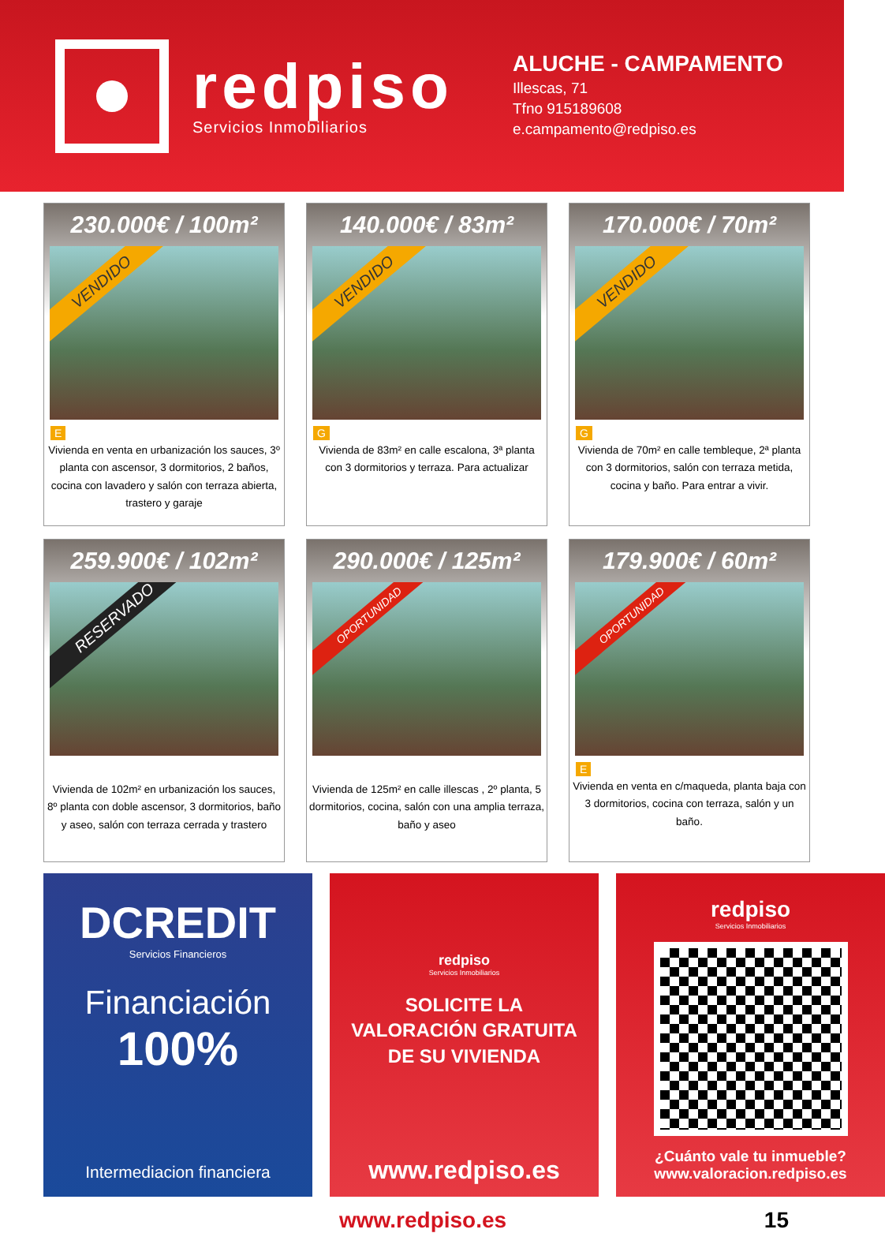redpiso
Servicios Inmobiliarios
ALUCHE - CAMPAMENTO
Illescas, 71
Tfno 915189608
e.campamento@redpiso.es
230.000€ / 100m²
VENDIDO
E
Vivienda en venta en urbanización los sauces, 3º planta con ascensor, 3 dormitorios, 2 baños, cocina con lavadero y salón con terraza abierta, trastero y garaje
140.000€ / 83m²
VENDIDO
G
Vivienda de 83m² en calle escalona, 3ª planta con 3 dormitorios y terraza. Para actualizar
170.000€ / 70m²
VENDIDO
G
Vivienda de 70m² en calle tembleque, 2ª planta con 3 dormitorios, salón con terraza metida, cocina y baño. Para entrar a vivir.
259.900€ / 102m²
RESERVADO
Vivienda de 102m² en urbanización los sauces, 8º planta con doble ascensor, 3 dormitorios, baño y aseo, salón con terraza cerrada y trastero
290.000€ / 125m²
OPORTUNIDAD
Vivienda de 125m² en calle illescas , 2º planta, 5 dormitorios, cocina, salón con una amplia terraza, baño y aseo
179.900€ / 60m²
OPORTUNIDAD
E
Vivienda en venta en c/maqueda, planta baja con 3 dormitorios, cocina con terraza, salón y un baño.
DCREDIT
Servicios Financieros
Financiación
100%
Intermediacion financiera
redpiso
Servicios Inmobiliarios
SOLICITE LA
VALORACIÓN GRATUITA
DE SU VIVIENDA
www.redpiso.es
redpiso
Servicios Inmobiliarios
¿Cuánto vale tu inmueble?
www.valoracion.redpiso.es
www.redpiso.es 15